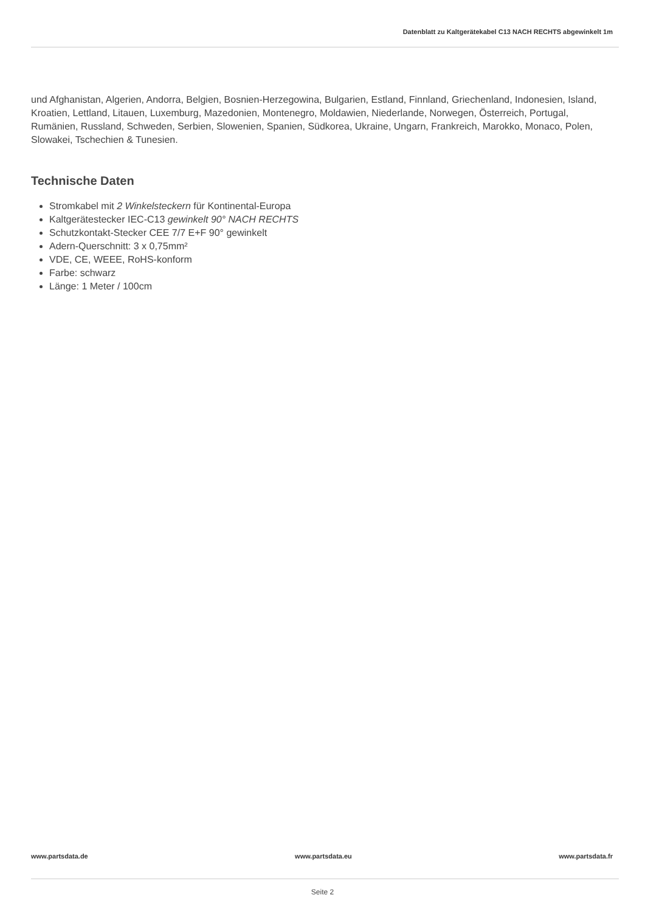Datenblatt zu Kaltgerätekabel C13 NACH RECHTS abgewinkelt 1m
und Afghanistan, Algerien, Andorra, Belgien, Bosnien-Herzegowina, Bulgarien, Estland, Finnland, Griechenland, Indonesien, Island, Kroatien, Lettland, Litauen, Luxemburg, Mazedonien, Montenegro, Moldawien, Niederlande, Norwegen, Österreich, Portugal, Rumänien, Russland, Schweden, Serbien, Slowenien, Spanien, Südkorea, Ukraine, Ungarn, Frankreich, Marokko, Monaco, Polen, Slowakei, Tschechien & Tunesien.
Technische Daten
Stromkabel mit 2 Winkelsteckern für Kontinental-Europa
Kaltgerätestecker IEC-C13 gewinkelt 90° NACH RECHTS
Schutzkontakt-Stecker CEE 7/7 E+F 90° gewinkelt
Adern-Querschnitt: 3 x 0,75mm²
VDE, CE, WEEE, RoHS-konform
Farbe: schwarz
Länge: 1 Meter / 100cm
www.partsdata.de www.partsdata.eu www.partsdata.fr
Seite 2